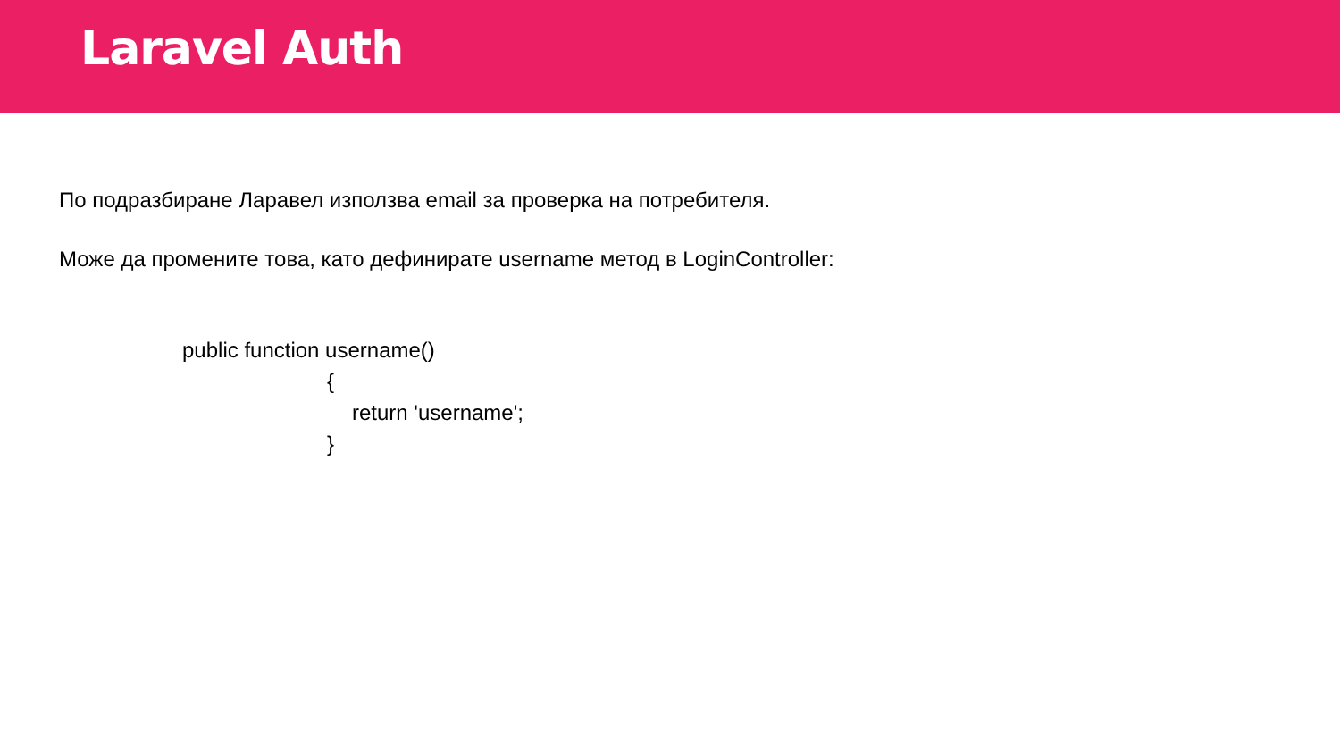Laravel Auth
По подразбиране Ларавел използва email за проверка на потребителя.
Може да промените това, като дефинирате username метод в LoginController:
public function username()
{
return 'username';
}